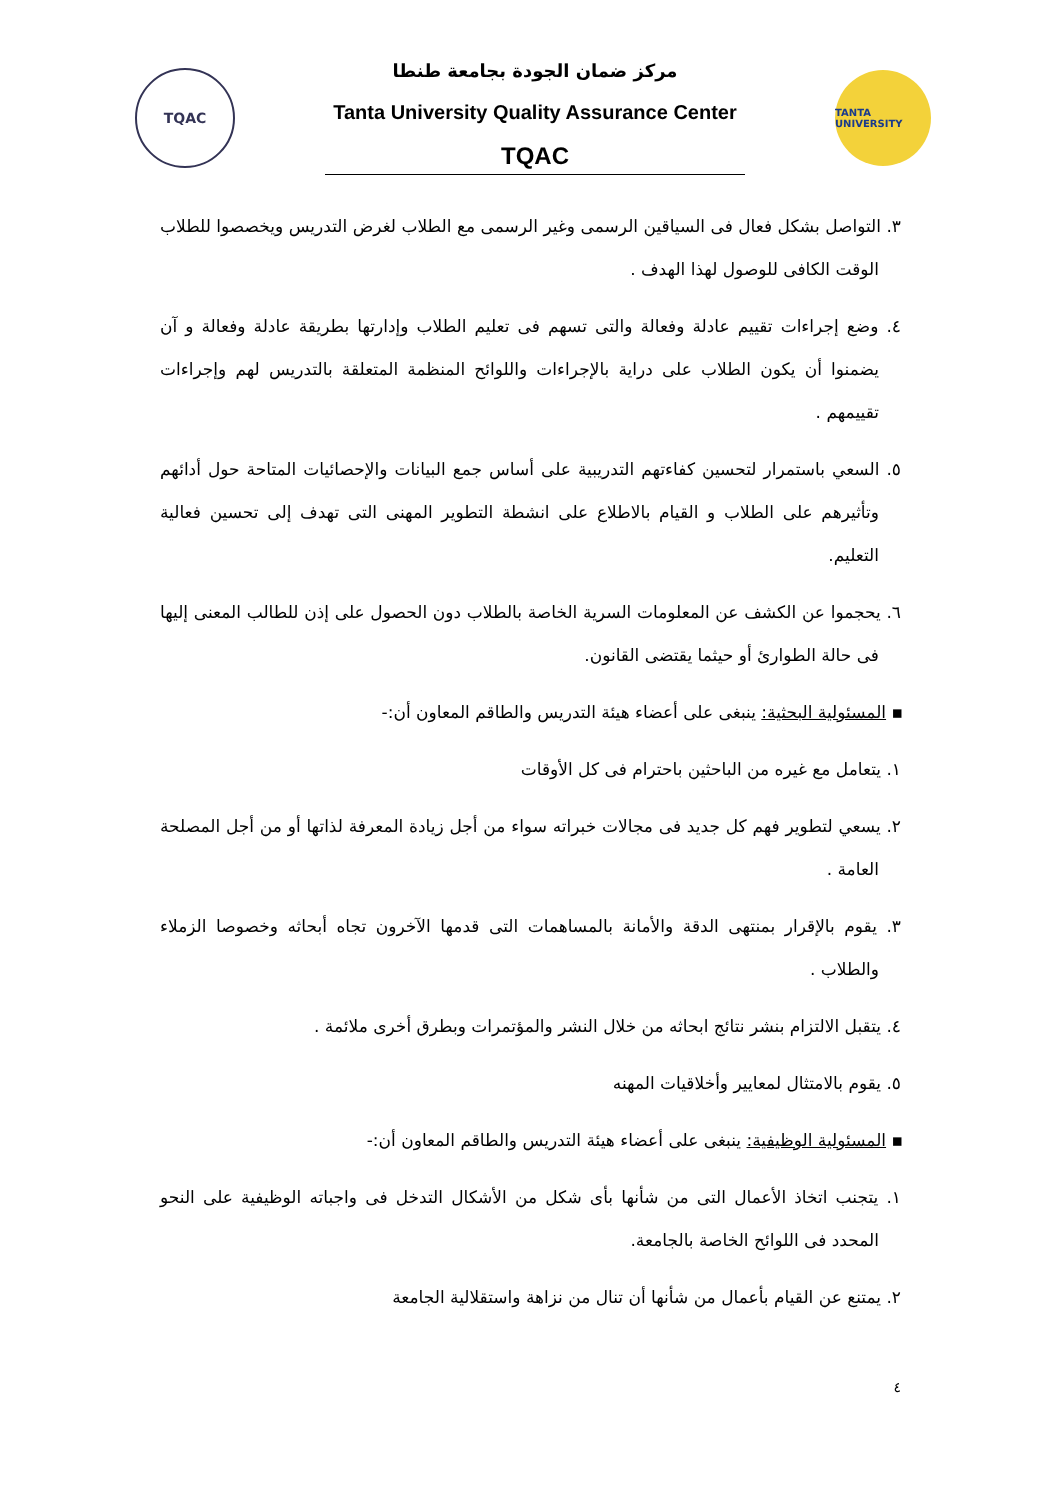TQAC
مركز ضمان الجودة بجامعة طنطا
Tanta University Quality Assurance Center
TQAC
TANTA UNIVERSITY
٣. التواصل بشكل فعال فى السياقين الرسمى وغير الرسمى مع الطلاب لغرض التدريس ويخصصوا للطلاب الوقت الكافى للوصول لهذا الهدف .
٤. وضع إجراءات تقييم عادلة وفعالة والتى تسهم فى تعليم الطلاب وإدارتها بطريقة عادلة وفعالة و آن يضمنوا أن يكون الطلاب على دراية بالإجراءات واللوائح المنظمة المتعلقة بالتدريس لهم وإجراءات تقييمهم .
٥. السعي باستمرار لتحسين كفاءتهم التدريبية على أساس جمع البيانات والإحصائيات المتاحة حول أدائهم وتأثيرهم على الطلاب و القيام بالاطلاع على انشطة التطوير المهنى التى تهدف إلى تحسين فعالية التعليم.
٦. يحجموا عن الكشف عن المعلومات السرية الخاصة بالطلاب دون الحصول على إذن للطالب المعنى إليها فى حالة الطوارئ أو حيثما يقتضى القانون.
▪ المسئولية البحثية: ينبغى على أعضاء هيئة التدريس والطاقم المعاون أن:-
١. يتعامل مع غيره من الباحثين باحترام فى كل الأوقات
٢. يسعي لتطوير فهم كل جديد فى مجالات خبراته سواء من أجل زيادة المعرفة لذاتها أو من أجل المصلحة العامة .
٣. يقوم بالإقرار بمنتهى الدقة والأمانة بالمساهمات التى قدمها الآخرون تجاه أبحاثه وخصوصا الزملاء والطلاب .
٤. يتقبل الالتزام بنشر نتائج ابحاثه من خلال النشر والمؤتمرات وبطرق أخرى ملائمة .
٥. يقوم بالامتثال لمعايير وأخلاقيات المهنه
▪ المسئولية الوظيفية: ينبغى على أعضاء هيئة التدريس والطاقم المعاون أن:-
١. يتجنب اتخاذ الأعمال التى من شأنها بأى شكل من الأشكال التدخل فى واجباته الوظيفية على النحو المحدد فى اللوائح الخاصة بالجامعة.
٢. يمتنع عن القيام بأعمال من شأنها أن تنال من نزاهة واستقلالية الجامعة
٤